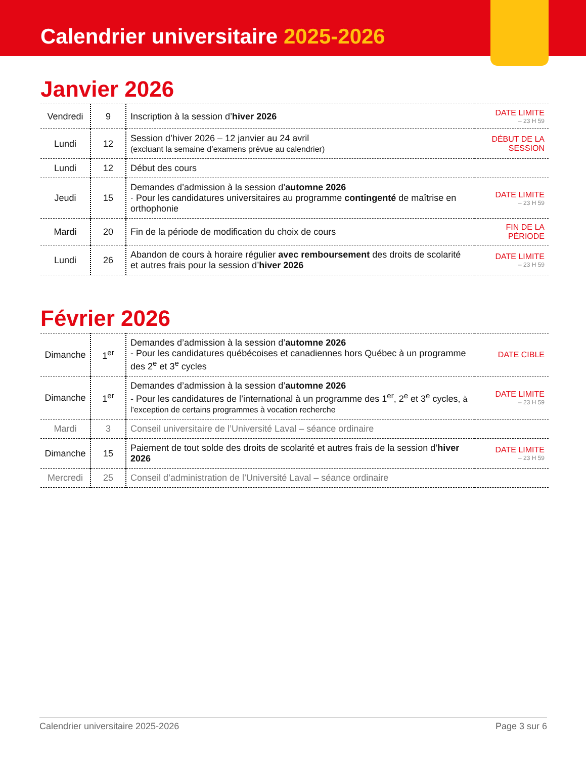Calendrier universitaire 2025-2026
Janvier 2026
| Vendredi | 9 | Inscription à la session d’ hiver 2026 | DATE LIMITE – 23 H 59 |
| Lundi | 12 | Session d’hiver 2026 – 12 janvier au 24 avril (excluant la semaine d’examens prévue au calendrier) | DÉBUT DE LA SESSION |
| Lundi | 12 | Début des cours | |
| Jeudi | 15 | Demandes d’admission à la session d’ automne 2026 · Pour les candidatures universitaires au programme contingenté de maîtrise en orthophonie | DATE LIMITE – 23 H 59 |
| Mardi | 20 | Fin de la période de modification du choix de cours | FIN DE LA PÉRIODE |
| Lundi | 26 | Abandon de cours à horaire régulier avec remboursement des droits de scolarité et autres frais pour la session d’ hiver 2026 | DATE LIMITE – 23 H 59 |
Février 2026
| Dimanche | 1<sup>er</sup> | Demandes d’admission à la session d’ automne 2026 - Pour les candidatures québécoises et canadiennes hors Québec à un programme des 2<sup>e</sup> et 3<sup>e</sup> cycles | DATE CIBLE |
| Dimanche | 1<sup>er</sup> | Demandes d’admission à la session d’ automne 2026 - Pour les candidatures de l’international à un programme des 1<sup>er</sup>, 2<sup>e</sup> et 3<sup>e</sup> cycles, à l’exception de certains programmes à vocation recherche | DATE LIMITE – 23 H 59 |
| Mardi | 3 | Conseil universitaire de l’Université Laval – séance ordinaire | |
| Dimanche | 15 | Paiement de tout solde des droits de scolarité et autres frais de la session d’ hiver 2026 | DATE LIMITE – 23 H 59 |
| Mercredi | 25 | Conseil d’administration de l’Université Laval – séance ordinaire | |
Calendrier universitaire 2025-2026 Page 3 sur 6